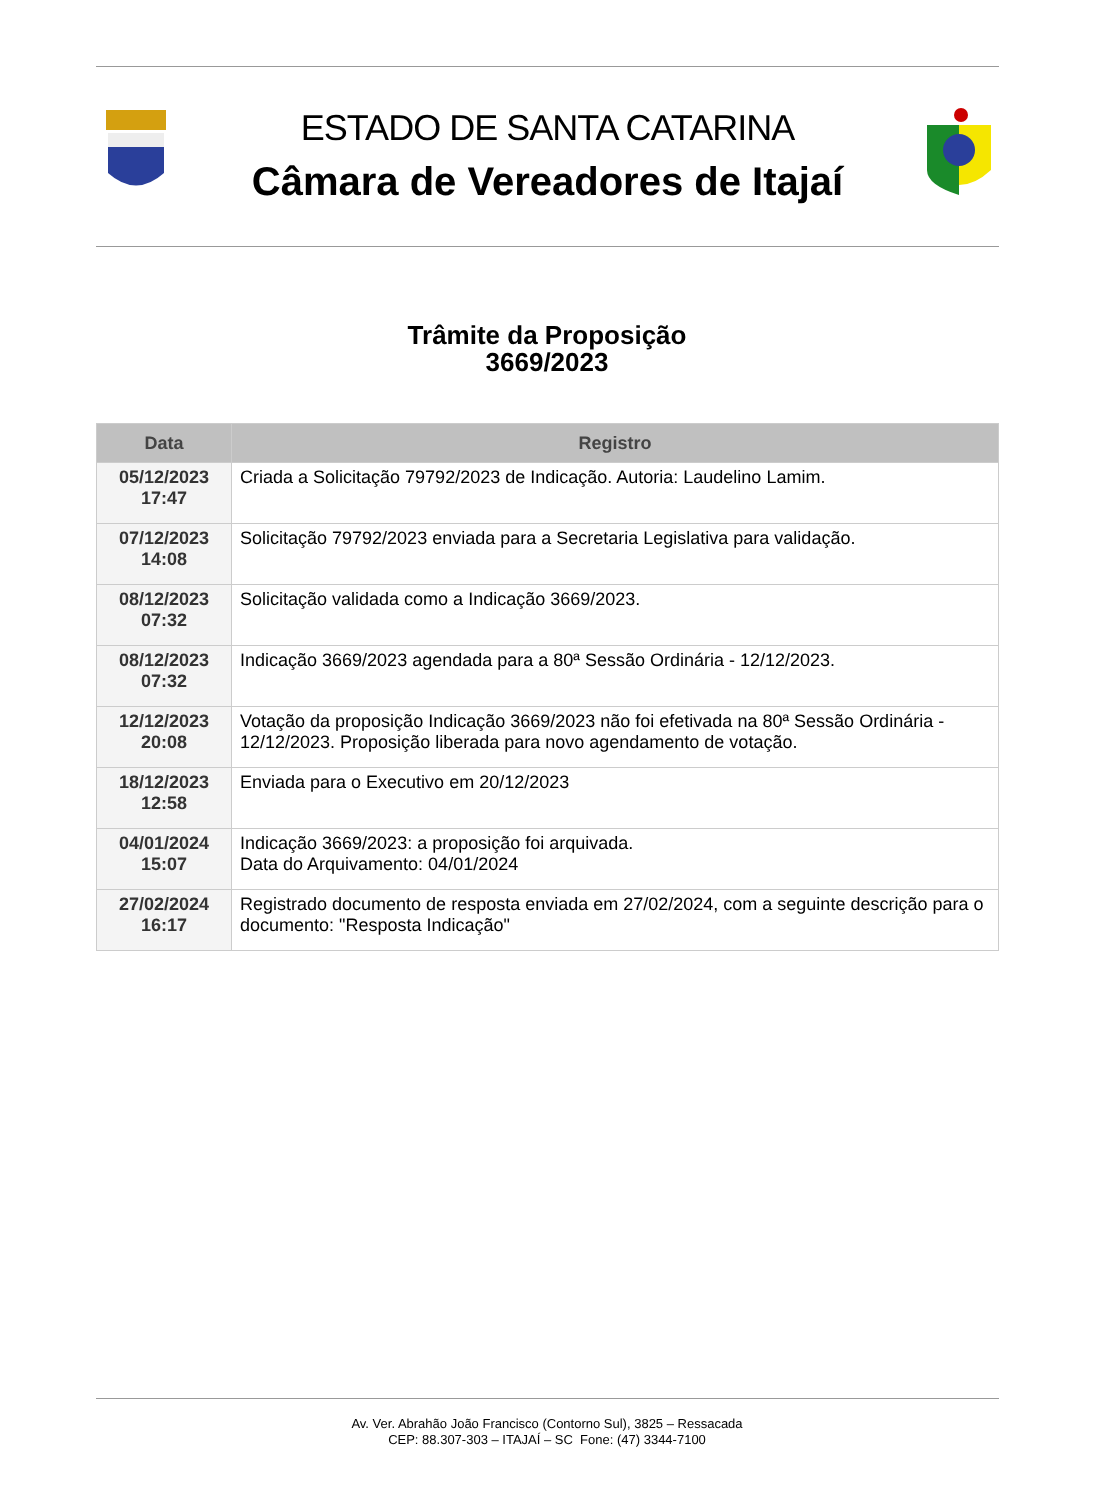ESTADO DE SANTA CATARINA
Câmara de Vereadores de Itajaí
Trâmite da Proposição
3669/2023
| Data | Registro |
| --- | --- |
| 05/12/2023 17:47 | Criada a Solicitação 79792/2023 de Indicação. Autoria: Laudelino Lamim. |
| 07/12/2023 14:08 | Solicitação 79792/2023 enviada para a Secretaria Legislativa para validação. |
| 08/12/2023 07:32 | Solicitação validada como a Indicação 3669/2023. |
| 08/12/2023 07:32 | Indicação 3669/2023 agendada para a 80ª Sessão Ordinária - 12/12/2023. |
| 12/12/2023 20:08 | Votação da proposição Indicação 3669/2023 não foi efetivada na 80ª Sessão Ordinária - 12/12/2023. Proposição liberada para novo agendamento de votação. |
| 18/12/2023 12:58 | Enviada para o Executivo em 20/12/2023 |
| 04/01/2024 15:07 | Indicação 3669/2023: a proposição foi arquivada. Data do Arquivamento: 04/01/2024 |
| 27/02/2024 16:17 | Registrado documento de resposta enviada em 27/02/2024, com a seguinte descrição para o documento: "Resposta Indicação" |
Av. Ver. Abrahão João Francisco (Contorno Sul), 3825 – Ressacada
CEP: 88.307-303 – ITAJAÍ – SC Fone: (47) 3344-7100